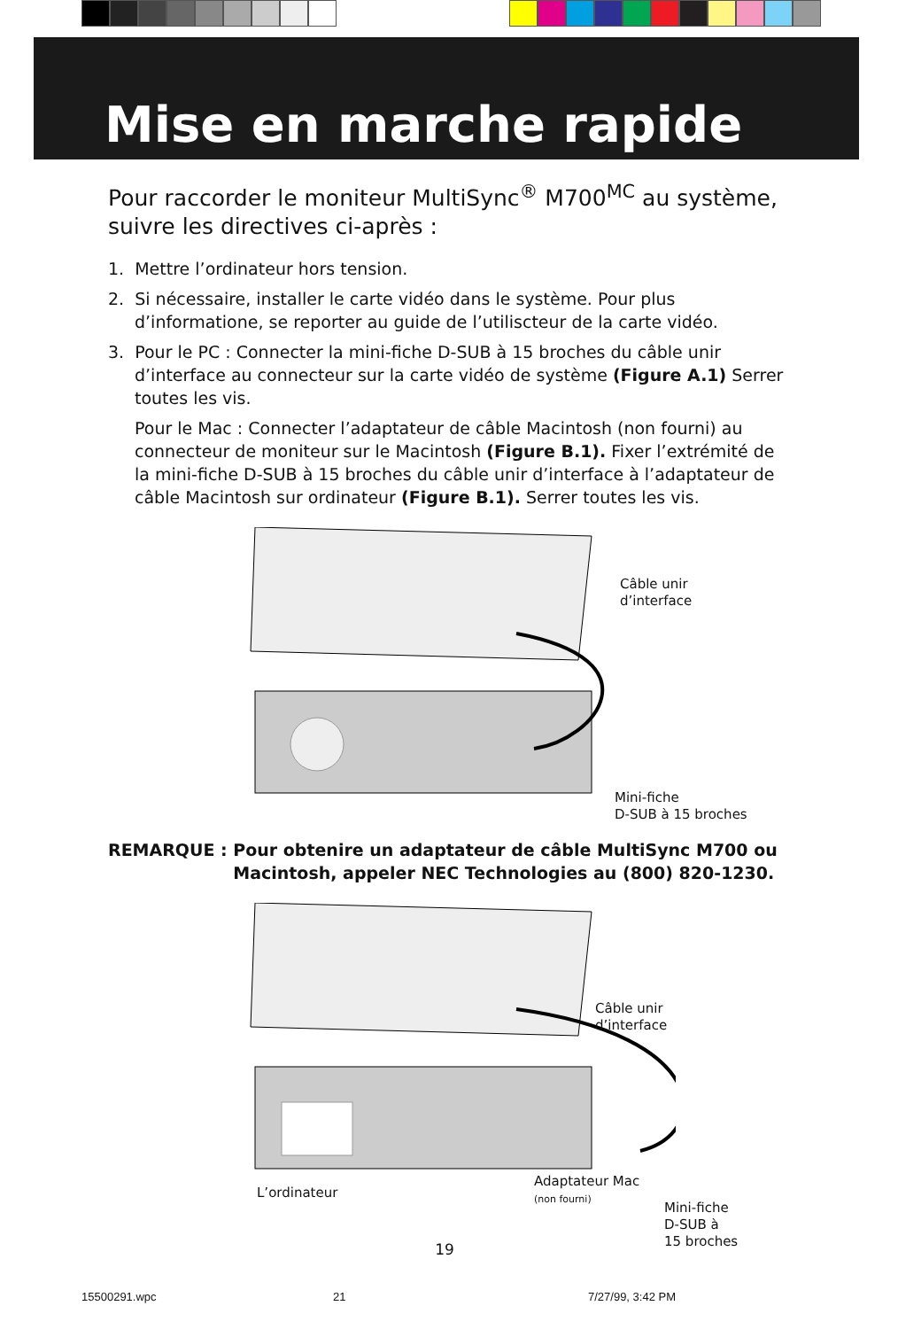Mise en marche rapide
Pour raccorder le moniteur MultiSync<sup>®</sup> M700<sup>MC</sup> au système, suivre les directives ci-après :
1. Mettre l’ordinateur hors tension.
2. Si nécessaire, installer le carte vidéo dans le système. Pour plus d’informatione, se reporter au guide de l’utiliscteur de la carte vidéo.
3. Pour le PC : Connecter la mini-fiche D-SUB à 15 broches du câble unir d’interface au connecteur sur la carte vidéo de système (Figure A.1) Serrer toutes les vis.
Pour le Mac : Connecter l’adaptateur de câble Macintosh (non fourni) au connecteur de moniteur sur le Macintosh (Figure B.1). Fixer l’extrémité de la mini-fiche D-SUB à 15 broches du câble unir d’interface à l’adaptateur de câble Macintosh sur ordinateur (Figure B.1). Serrer toutes les vis.
Câble unir
d’interface
Mini-fiche
D-SUB à 15 broches
REMARQUE : Pour obtenire un adaptateur de câble MultiSync M700 ou Macintosh, appeler NEC Technologies au (800) 820-1230.
Câble unir
d’interface
L’ordinateur
Adaptateur Mac
(non fourni)
Mini-fiche
D-SUB à
15 broches
19
15500291.wpc 21 7/27/99, 3:42 PM